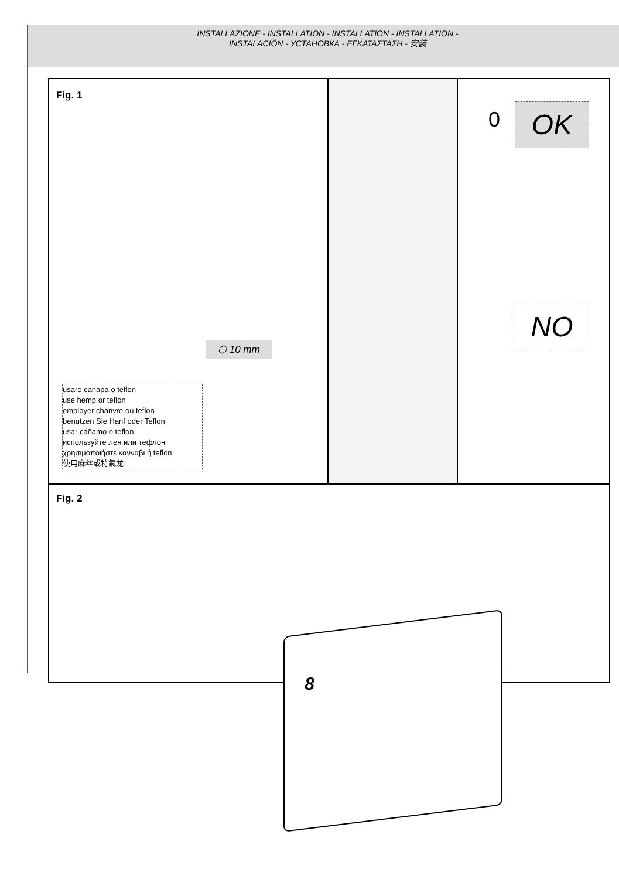INSTALLAZIONE - INSTALLATION - INSTALLATION - INSTALLATION -
INSTALACIÓN - УСТАНОВКА - ΕΓΚΑΤΑΣΤΑΣΗ - 安装
Fig. 1
0 OK
NO
⬡ 10 mm
usare canapa o teflon
use hemp or teflon
employer chanvre ou teflon
benutzen Sie Hanf oder Teflon
usar cáñamo o teflon
используйте лен или тефлон
χρησιμοποιήστε κανναβι ή teflon
使用麻丝或特氟龙
Fig. 2
8